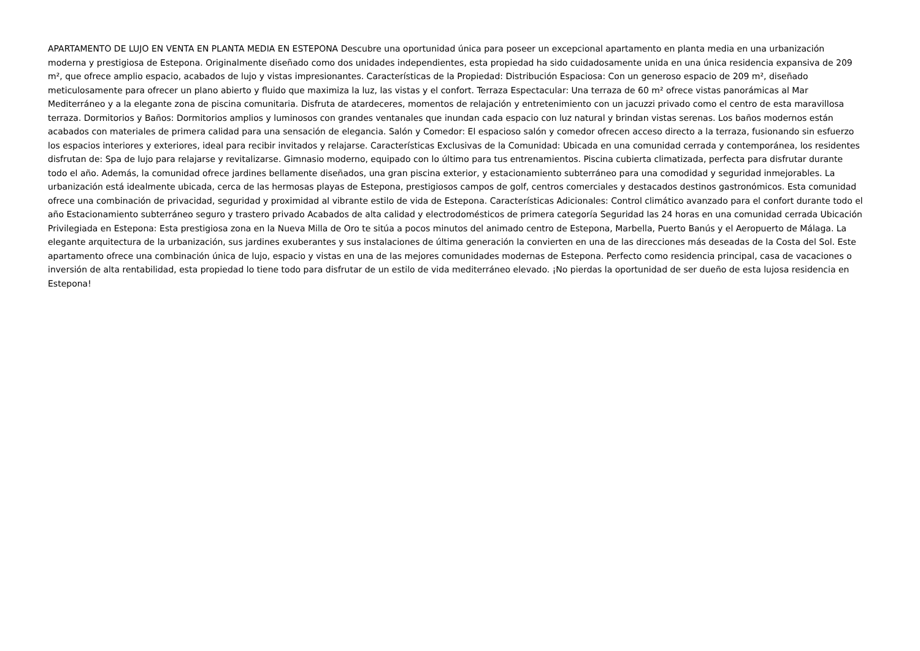APARTAMENTO DE LUJO EN VENTA EN PLANTA MEDIA EN ESTEPONA Descubre una oportunidad única para poseer un excepcional apartamento en planta media en una urbanización moderna y prestigiosa de Estepona. Originalmente diseñado como dos unidades independientes, esta propiedad ha sido cuidadosamente unida en una única residencia expansiva de 209 m², que ofrece amplio espacio, acabados de lujo y vistas impresionantes. Características de la Propiedad: Distribución Espaciosa: Con un generoso espacio de 209 m², diseñado meticulosamente para ofrecer un plano abierto y fluido que maximiza la luz, las vistas y el confort. Terraza Espectacular: Una terraza de 60 m² ofrece vistas panorámicas al Mar Mediterráneo y a la elegante zona de piscina comunitaria. Disfruta de atardeceres, momentos de relajación y entretenimiento con un jacuzzi privado como el centro de esta maravillosa terraza. Dormitorios y Baños: Dormitorios amplios y luminosos con grandes ventanales que inundan cada espacio con luz natural y brindan vistas serenas. Los baños modernos están acabados con materiales de primera calidad para una sensación de elegancia. Salón y Comedor: El espacioso salón y comedor ofrecen acceso directo a la terraza, fusionando sin esfuerzo los espacios interiores y exteriores, ideal para recibir invitados y relajarse. Características Exclusivas de la Comunidad: Ubicada en una comunidad cerrada y contemporánea, los residentes disfrutan de: Spa de lujo para relajarse y revitalizarse. Gimnasio moderno, equipado con lo último para tus entrenamientos. Piscina cubierta climatizada, perfecta para disfrutar durante todo el año. Además, la comunidad ofrece jardines bellamente diseñados, una gran piscina exterior, y estacionamiento subterráneo para una comodidad y seguridad inmejorables. La urbanización está idealmente ubicada, cerca de las hermosas playas de Estepona, prestigiosos campos de golf, centros comerciales y destacados destinos gastronómicos. Esta comunidad ofrece una combinación de privacidad, seguridad y proximidad al vibrante estilo de vida de Estepona. Características Adicionales: Control climático avanzado para el confort durante todo el año Estacionamiento subterráneo seguro y trastero privado Acabados de alta calidad y electrodomésticos de primera categoría Seguridad las 24 horas en una comunidad cerrada Ubicación Privilegiada en Estepona: Esta prestigiosa zona en la Nueva Milla de Oro te sitúa a pocos minutos del animado centro de Estepona, Marbella, Puerto Banús y el Aeropuerto de Málaga. La elegante arquitectura de la urbanización, sus jardines exuberantes y sus instalaciones de última generación la convierten en una de las direcciones más deseadas de la Costa del Sol. Este apartamento ofrece una combinación única de lujo, espacio y vistas en una de las mejores comunidades modernas de Estepona. Perfecto como residencia principal, casa de vacaciones o inversión de alta rentabilidad, esta propiedad lo tiene todo para disfrutar de un estilo de vida mediterráneo elevado. ¡No pierdas la oportunidad de ser dueño de esta lujosa residencia en Estepona!